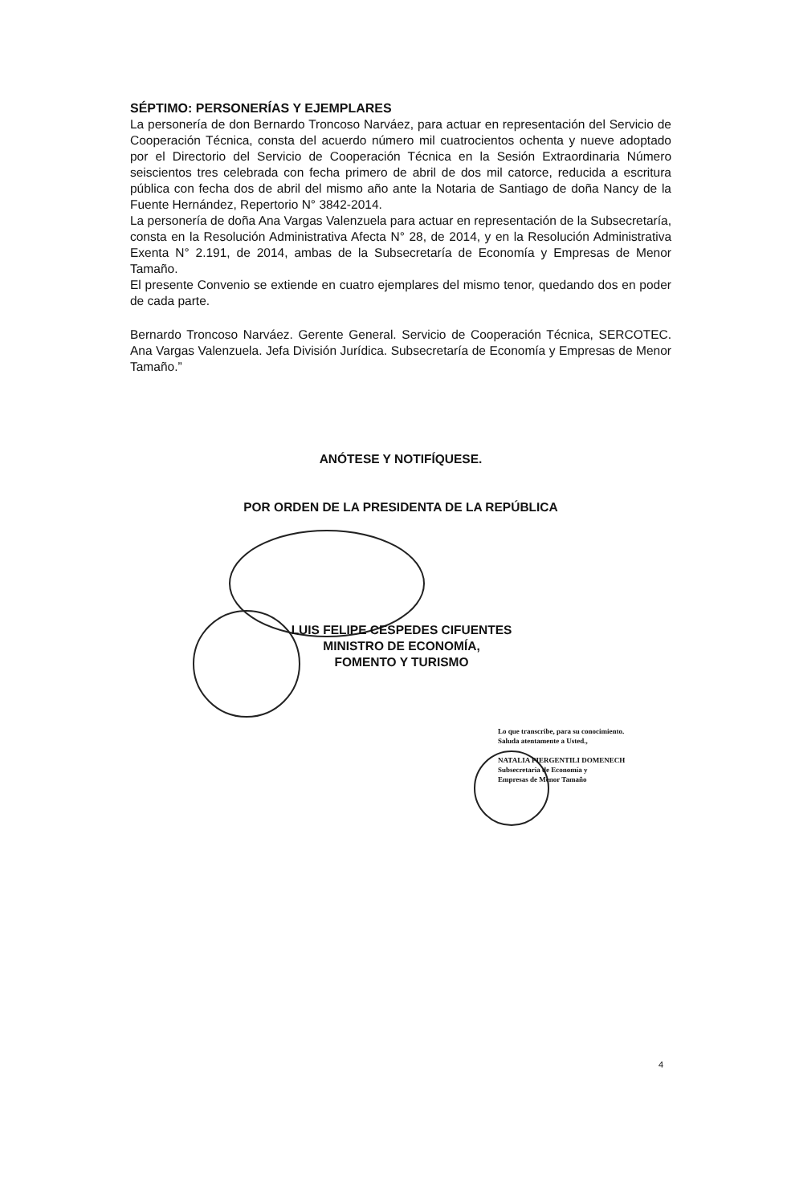SÉPTIMO: PERSONERÍAS Y EJEMPLARES
La personería de don Bernardo Troncoso Narváez, para actuar en representación del Servicio de Cooperación Técnica, consta del acuerdo número mil cuatrocientos ochenta y nueve adoptado por el Directorio del Servicio de Cooperación Técnica en la Sesión Extraordinaria Número seiscientos tres celebrada con fecha primero de abril de dos mil catorce, reducida a escritura pública con fecha dos de abril del mismo año ante la Notaria de Santiago de doña Nancy de la Fuente Hernández, Repertorio N° 3842-2014.
La personería de doña Ana Vargas Valenzuela para actuar en representación de la Subsecretaría, consta en la Resolución Administrativa Afecta N° 28, de 2014, y en la Resolución Administrativa Exenta N° 2.191, de 2014, ambas de la Subsecretaría de Economía y Empresas de Menor Tamaño.
El presente Convenio se extiende en cuatro ejemplares del mismo tenor, quedando dos en poder de cada parte.
Bernardo Troncoso Narváez. Gerente General. Servicio de Cooperación Técnica, SERCOTEC. Ana Vargas Valenzuela. Jefa División Jurídica. Subsecretaría de Economía y Empresas de Menor Tamaño.”
ANÓTESE Y NOTIFÍQUESE.
POR ORDEN DE LA PRESIDENTA DE LA REPÚBLICA
LUIS FELIPE CESPEDES CIFUENTES
MINISTRO DE ECONOMÍA,
FOMENTO Y TURISMO
Lo que transcribe, para su conocimiento.
Saluda atentamente a Usted.,
NATALIA PIERGENTILI DOMENECH
Subsecretaria de Economía y
Empresas de Menor Tamaño
4